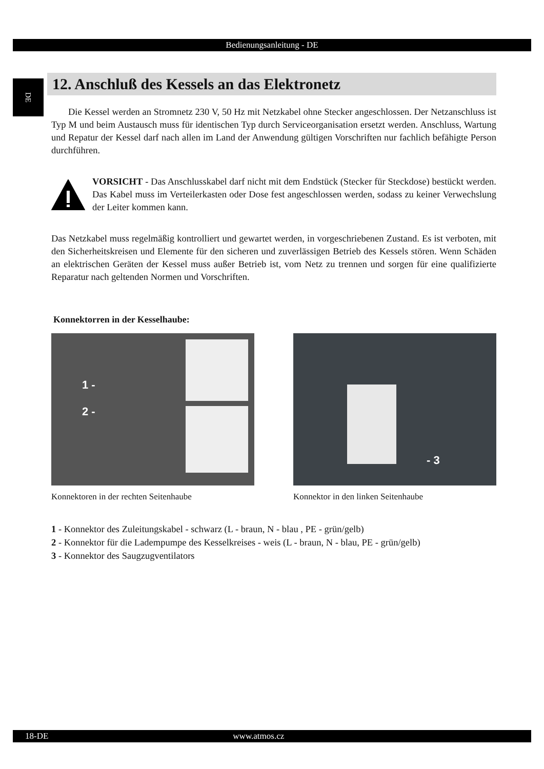Bedienungsanleitung - DE
DE
12. Anschluß des Kessels an das Elektronetz
Die Kessel werden an Stromnetz 230 V, 50 Hz mit Netzkabel ohne Stecker angeschlossen. Der Netzanschluss ist Typ M und beim Austausch muss für identischen Typ durch Serviceorganisation ersetzt werden. Anschluss, Wartung und Repatur der Kessel darf nach allen im Land der Anwendung gültigen Vorschriften nur fachlich befähigte Person durchführen.
VORSICHT - Das Anschlusskabel darf nicht mit dem Endstück (Stecker für Steckdose) bestückt werden. Das Kabel muss im Verteilerkasten oder Dose fest angeschlossen werden, sodass zu keiner Verwechslung der Leiter kommen kann.
Das Netzkabel muss regelmäßig kontrolliert und gewartet werden, in vorgeschriebenen Zustand. Es ist verboten, mit den Sicherheitskreisen und Elemente für den sicheren und zuverlässigen Betrieb des Kessels stören. Wenn Schäden an elektrischen Geräten der Kessel muss außer Betrieb ist, vom Netz zu trennen und sorgen für eine qualifizierte Reparatur nach geltenden Normen und Vorschriften.
Konnektorren in der Kesselhaube:
1 -
2 -
Konnektoren in der rechten Seitenhaube
- 3
Konnektor in den linken Seitenhaube
1 - Konnektor des Zuleitungskabel - schwarz (L - braun, N - blau , PE - grün/gelb)
2 - Konnektor für die Ladempumpe des Kesselkreises - weis (L - braun, N - blau, PE - grün/gelb)
3 - Konnektor des Saugzugventilators
18-DE www.atmos.cz